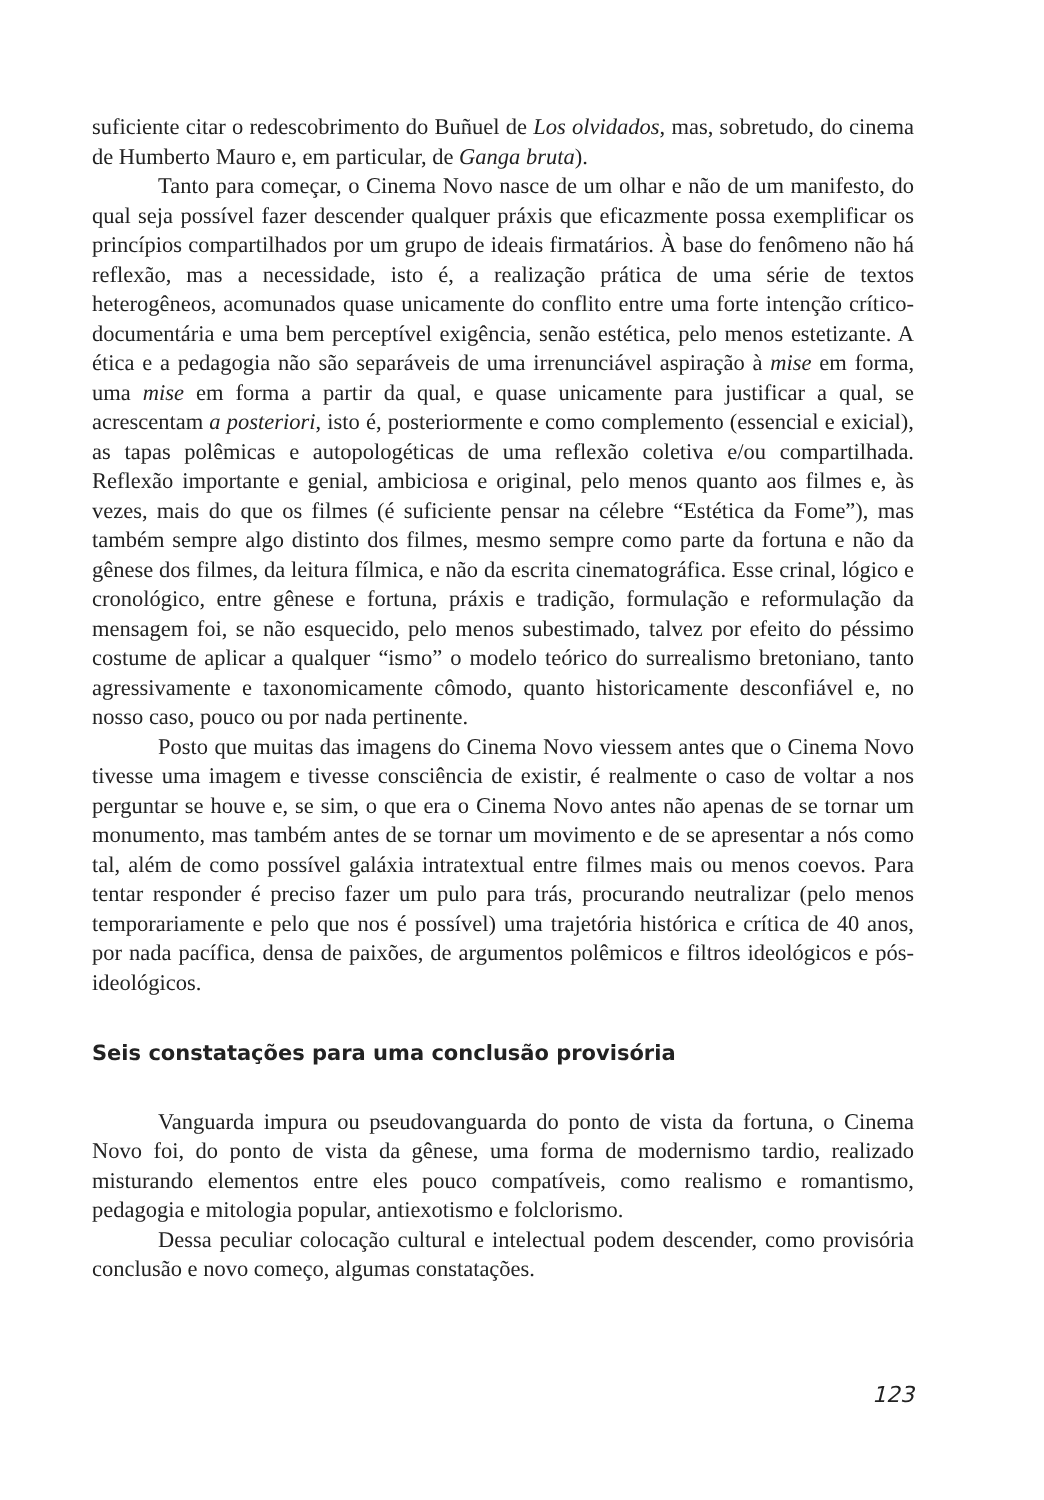suficiente citar o redescobrimento do Buñuel de Los olvidados, mas, sobretudo, do cinema de Humberto Mauro e, em particular, de Ganga bruta).
Tanto para começar, o Cinema Novo nasce de um olhar e não de um manifesto, do qual seja possível fazer descender qualquer práxis que eficazmente possa exemplificar os princípios compartilhados por um grupo de ideais firmatários. À base do fenômeno não há reflexão, mas a necessidade, isto é, a realização prática de uma série de textos heterogêneos, acomunados quase unicamente do conflito entre uma forte intenção crítico-documentária e uma bem perceptível exigência, senão estética, pelo menos estetizante. A ética e a pedagogia não são separáveis de uma irrenunciável aspiração à mise em forma, uma mise em forma a partir da qual, e quase unicamente para justificar a qual, se acrescentam a posteriori, isto é, posteriormente e como complemento (essencial e exicial), as tapas polêmicas e autopologéticas de uma reflexão coletiva e/ou compartilhada. Reflexão importante e genial, ambiciosa e original, pelo menos quanto aos filmes e, às vezes, mais do que os filmes (é suficiente pensar na célebre “Estética da Fome”), mas também sempre algo distinto dos filmes, mesmo sempre como parte da fortuna e não da gênese dos filmes, da leitura fílmica, e não da escrita cinematográfica. Esse crinal, lógico e cronológico, entre gênese e fortuna, práxis e tradição, formulação e reformulação da mensagem foi, se não esquecido, pelo menos subestimado, talvez por efeito do péssimo costume de aplicar a qualquer “ismo” o modelo teórico do surrealismo bretoniano, tanto agressivamente e taxonomicamente cômodo, quanto historicamente desconfiável e, no nosso caso, pouco ou por nada pertinente.
Posto que muitas das imagens do Cinema Novo viessem antes que o Cinema Novo tivesse uma imagem e tivesse consciência de existir, é realmente o caso de voltar a nos perguntar se houve e, se sim, o que era o Cinema Novo antes não apenas de se tornar um monumento, mas também antes de se tornar um movimento e de se apresentar a nós como tal, além de como possível galáxia intratextual entre filmes mais ou menos coevos. Para tentar responder é preciso fazer um pulo para trás, procurando neutralizar (pelo menos temporariamente e pelo que nos é possível) uma trajetória histórica e crítica de 40 anos, por nada pacífica, densa de paixões, de argumentos polêmicos e filtros ideológicos e pós-ideológicos.
Seis constatações para uma conclusão provisória
Vanguarda impura ou pseudovanguarda do ponto de vista da fortuna, o Cinema Novo foi, do ponto de vista da gênese, uma forma de modernismo tardio, realizado misturando elementos entre eles pouco compatíveis, como realismo e romantismo, pedagogia e mitologia popular, antiexotismo e folclorismo.
Dessa peculiar colocação cultural e intelectual podem descender, como provisória conclusão e novo começo, algumas constatações.
123